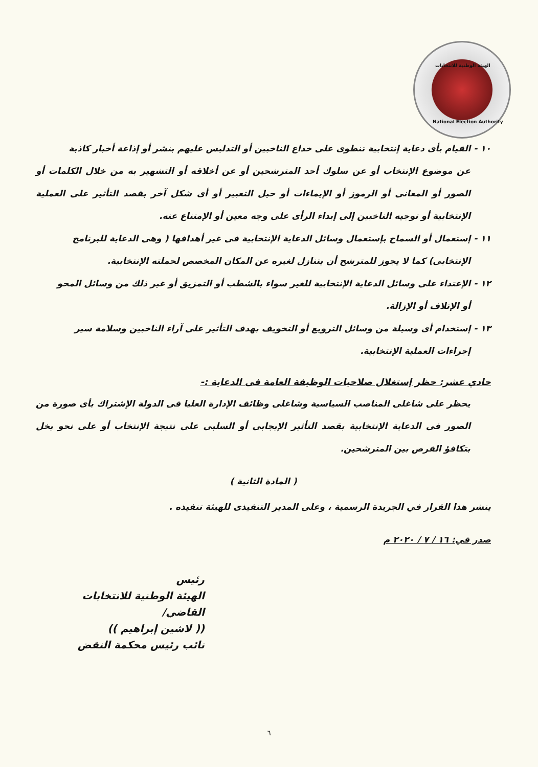الهيئة الوطنية للانتخابات
National Election Authority
١٠ - القيام بأى دعاية إنتخابية تنطوى على خداع الناخبين أو التدليس عليهم بنشر أو إذاعة أخبار كاذبة
عن موضوع الإنتخاب أو عن سلوك أحد المترشحين أو عن أخلاقه أو التشهير به من خلال الكلمات أو الصور أو المعانى أو الرموز أو الإيماءات أو حيل التعبير أو أى شكل آخر بقصد التأثير على العملية الإنتخابية أو توجيه الناخبين إلى إبداء الرأى على وجه معين أو الإمتناع عنه.
١١ - إستعمال أو السماح بإستعمال وسائل الدعاية الإنتخابية فى غير أهدافها ( وهى الدعاية للبرنامج
الإنتخابى) كما لا يجوز للمترشح أن يتنازل لغيره عن المكان المخصص لحملته الإنتخابية.
١٢ - الإعتداء على وسائل الدعاية الإنتخابية للغير سواء بالشطب أو التمزيق أو غير ذلك من وسائل المحو
أو الإتلاف أو الإزالة.
١٣ - إستخدام أى وسيلة من وسائل الترويع أو التخويف بهدف التأثير على آراء الناخبين وسلامة سير
إجراءات العملية الإنتخابية.
حادي عشر: حظر إستغلال صلاحيات الوظيفة العامة فى الدعاية :-
يحظر على شاغلى المناصب السياسية وشاغلى وظائف الإدارة العليا فى الدولة الإشتراك بأى صورة من الصور فى الدعاية الإنتخابية بقصد التأثير الإيجابى أو السلبى على نتيجة الإنتخاب أو على نحو يخل بتكافؤ الفرص بين المترشحين.
( المادة الثانية )
ينشر هذا القرار في الجريدة الرسمية ، وعلى المدير التنفيذى للهيئة تنفيذه .
صدر في: ١٦ / ٧ / ٢٠٢٠ م
رئيس
الهيئة الوطنية للانتخابات
القاضي/
(( لاشين إبراهيم ))
نائب رئيس محكمة النقض
٦